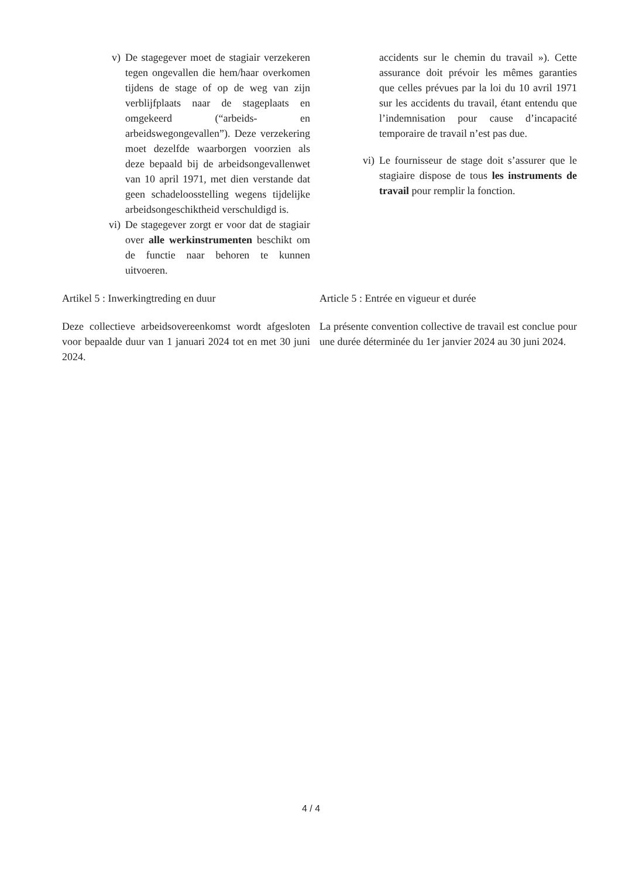v) De stagegever moet de stagiair verzekeren tegen ongevallen die hem/haar overkomen tijdens de stage of op de weg van zijn verblijfplaats naar de stageplaats en omgekeerd (“arbeids- en arbeidswegongevallen”). Deze verzekering moet dezelfde waarborgen voorzien als deze bepaald bij de arbeidsongevallenwet van 10 april 1971, met dien verstande dat geen schadeloosstelling wegens tijdelijke arbeidsongeschiktheid verschuldigd is.
vi) De stagegever zorgt er voor dat de stagiair over alle werkinstrumenten beschikt om de functie naar behoren te kunnen uitvoeren.
accidents sur le chemin du travail »). Cette assurance doit prévoir les mêmes garanties que celles prévues par la loi du 10 avril 1971 sur les accidents du travail, étant entendu que l’indemnisation pour cause d’incapacité temporaire de travail n’est pas due.
vi) Le fournisseur de stage doit s’assurer que le stagiaire dispose de tous les instruments de travail pour remplir la fonction.
Artikel 5 : Inwerkingtreding en duur
Deze collectieve arbeidsovereenkomst wordt afgesloten voor bepaalde duur van 1 januari 2024 tot en met 30 juni 2024.
Article 5 : Entrée en vigueur et durée
La présente convention collective de travail est conclue pour une durée déterminée du 1er janvier 2024 au 30 juni 2024.
4 / 4